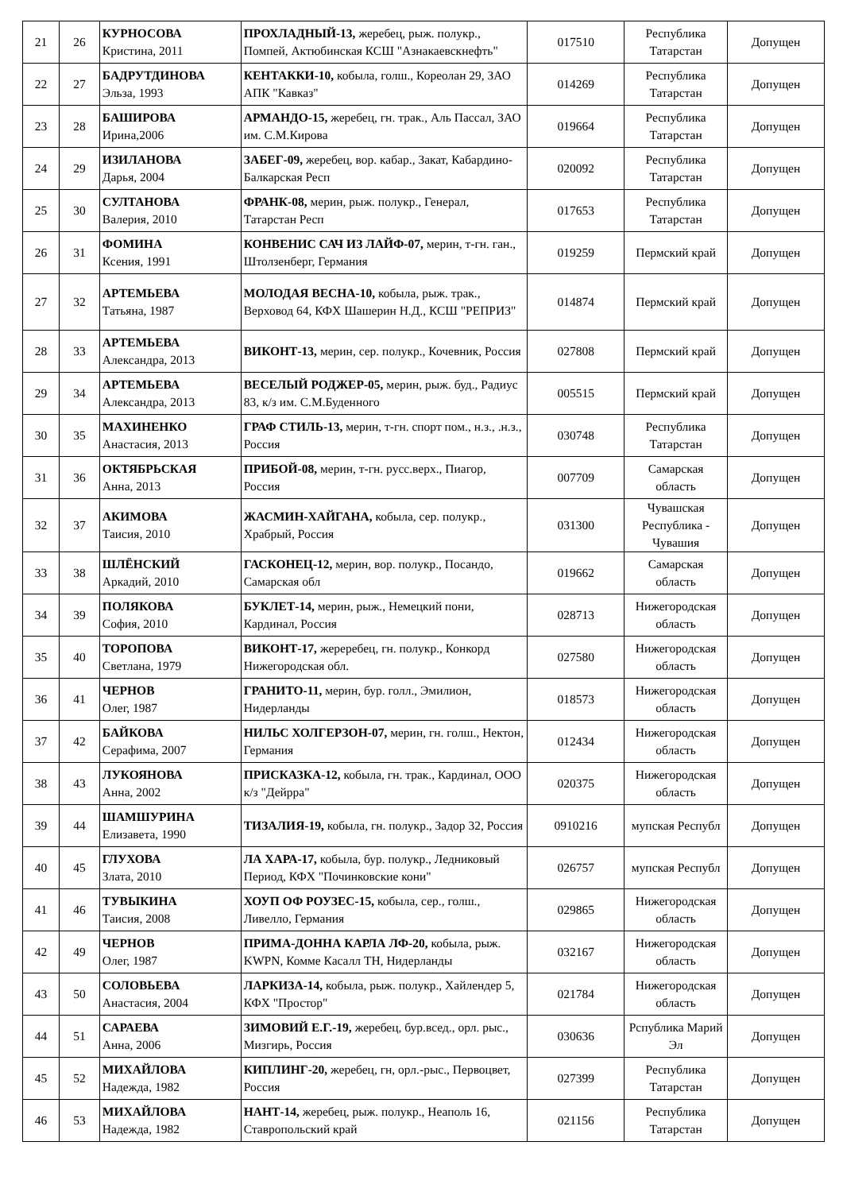| 21 | 26 | КУРНОСОВА Кристина, 2011 | ПРОХЛАДНЫЙ-13, жеребец, рыж. полукр., Помпей, Актюбинская КСШ "Азнакаевскнефть" | 017510 | Республика Татарстан | Допущен |
| 22 | 27 | БАДРУТДИНОВА Эльза, 1993 | КЕНТАККИ-10, кобыла, голш., Кореолан 29, ЗАО АПК "Кавказ" | 014269 | Республика Татарстан | Допущен |
| 23 | 28 | БАШИРОВА Ирина,2006 | АРМАНДО-15, жеребец, гн. трак., Аль Пассал, ЗАО им. С.М.Кирова | 019664 | Республика Татарстан | Допущен |
| 24 | 29 | ИЗИЛАНОВА Дарья, 2004 | ЗАБЕГ-09, жеребец, вор. кабар., Закат, Кабардино-Балкарская Респ | 020092 | Республика Татарстан | Допущен |
| 25 | 30 | СУЛТАНОВА Валерия, 2010 | ФРАНК-08, мерин, рыж. полукр., Генерал, Татарстан Респ | 017653 | Республика Татарстан | Допущен |
| 26 | 31 | ФОМИНА Ксения, 1991 | КОНВЕНИС САЧ ИЗ ЛАЙФ-07, мерин, т-гн. ган., Штолзенберг, Германия | 019259 | Пермский край | Допущен |
| 27 | 32 | АРТЕМЬЕВА Татьяна, 1987 | МОЛОДАЯ ВЕСНА-10, кобыла, рыж. трак., Верховод 64, КФХ Шашерин Н.Д., КСШ "РЕПРИЗ" | 014874 | Пермский край | Допущен |
| 28 | 33 | АРТЕМЬЕВА Александра, 2013 | ВИКОНТ-13, мерин, сер. полукр., Кочевник, Россия | 027808 | Пермский край | Допущен |
| 29 | 34 | АРТЕМЬЕВА Александра, 2013 | ВЕСЕЛЫЙ РОДЖЕР-05, мерин, рыж. буд., Радиус 83, к/з им. С.М.Буденного | 005515 | Пермский край | Допущен |
| 30 | 35 | МАХИНЕНКО Анастасия, 2013 | ГРАФ СТИЛЬ-13, мерин, т-гн. спорт пом., н.з., .н.з., Россия | 030748 | Республика Татарстан | Допущен |
| 31 | 36 | ОКТЯБРЬСКАЯ Анна, 2013 | ПРИБОЙ-08, мерин, т-гн. русс.верх., Пиагор, Россия | 007709 | Самарская область | Допущен |
| 32 | 37 | АКИМОВА Таисия, 2010 | ЖАСМИН-ХАЙГАНА, кобыла, сер. полукр., Храбрый, Россия | 031300 | Чувашская Республика - Чувашия | Допущен |
| 33 | 38 | ШЛЁНСКИЙ Аркадий, 2010 | ГАСКОНЕЦ-12, мерин, вор. полукр., Посандо, Самарская обл | 019662 | Самарская область | Допущен |
| 34 | 39 | ПОЛЯКОВА София, 2010 | БУКЛЕТ-14, мерин, рыж., Немецкий пони, Кардинал, Россия | 028713 | Нижегородская область | Допущен |
| 35 | 40 | ТОРОПОВА Светлана, 1979 | ВИКОНТ-17, жереребец, гн. полукр., Конкорд Нижегородская обл. | 027580 | Нижегородская область | Допущен |
| 36 | 41 | ЧЕРНОВ Олег, 1987 | ГРАНИТО-11, мерин, бур. голл., Эмилион, Нидерланды | 018573 | Нижегородская область | Допущен |
| 37 | 42 | БАЙКОВА Серафима, 2007 | НИЛЬС ХОЛГЕРЗОН-07, мерин, гн. голш., Нектон, Германия | 012434 | Нижегородская область | Допущен |
| 38 | 43 | ЛУКОЯНОВА Анна, 2002 | ПРИСКАЗКА-12, кобыла, гн. трак., Кардинал, ООО к/з "Дейрра" | 020375 | Нижегородская область | Допущен |
| 39 | 44 | ШАМШУРИНА Елизавета, 1990 | ТИЗАЛИЯ-19, кобыла, гн. полукр., Задор 32, Россия | 0910216 | мупская Республ | Допущен |
| 40 | 45 | ГЛУХОВА Злата, 2010 | ЛА ХАРА-17, кобыла, бур. полукр., Ледниковый Период, КФХ "Починковские кони" | 026757 | мупская Республ | Допущен |
| 41 | 46 | ТУВЫКИНА Таисия, 2008 | ХОУП ОФ РОУЗЕС-15, кобыла, сер., голш., Ливелло, Германия | 029865 | Нижегородская область | Допущен |
| 42 | 49 | ЧЕРНОВ Олег, 1987 | ПРИМА-ДОННА КАРЛА ЛФ-20, кобыла, рыж. KWPN, Комме Касалл ТН, Нидерланды | 032167 | Нижегородская область | Допущен |
| 43 | 50 | СОЛОВЬЕВА Анастасия, 2004 | ЛАРКИЗА-14, кобыла, рыж. полукр., Хайлендер 5, КФХ "Простор" | 021784 | Нижегородская область | Допущен |
| 44 | 51 | САРАЕВА Анна, 2006 | ЗИМОВИЙ Е.Г.-19, жеребец, бур.всед., орл. рыс., Мизгирь, Россия | 030636 | Рспублика Марий Эл | Допущен |
| 45 | 52 | МИХАЙЛОВА Надежда, 1982 | КИПЛИНГ-20, жеребец, гн, орл.-рыс., Первоцвет, Россия | 027399 | Республика Татарстан | Допущен |
| 46 | 53 | МИХАЙЛОВА Надежда, 1982 | НАНТ-14, жеребец, рыж. полукр., Неаполь 16, Ставропольский край | 021156 | Республика Татарстан | Допущен |